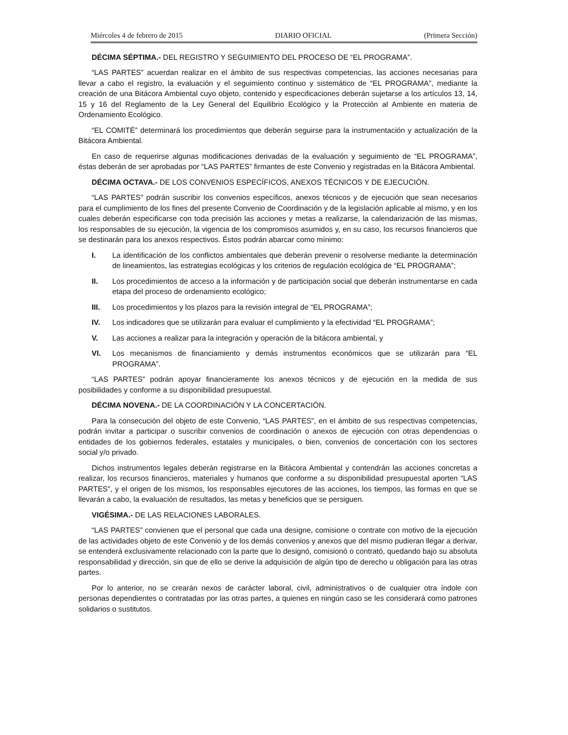Miércoles 4 de febrero de 2015 DIARIO OFICIAL (Primera Sección)
DÉCIMA SÉPTIMA.- DEL REGISTRO Y SEGUIMIENTO DEL PROCESO DE “EL PROGRAMA”.
“LAS PARTES” acuerdan realizar en el ámbito de sus respectivas competencias, las acciones necesarias para llevar a cabo el registro, la evaluación y el seguimiento continuo y sistemático de “EL PROGRAMA”, mediante la creación de una Bitácora Ambiental cuyo objeto, contenido y especificaciones deberán sujetarse a los artículos 13, 14, 15 y 16 del Reglamento de la Ley General del Equilibrio Ecológico y la Protección al Ambiente en materia de Ordenamiento Ecológico.
“EL COMITÉ” determinará los procedimientos que deberán seguirse para la instrumentación y actualización de la Bitácora Ambiental.
En caso de requerirse algunas modificaciones derivadas de la evaluación y seguimiento de “EL PROGRAMA”, éstas deberán de ser aprobadas por “LAS PARTES” firmantes de este Convenio y registradas en la Bitácora Ambiental.
DÉCIMA OCTAVA.- DE LOS CONVENIOS ESPECÍFICOS, ANEXOS TÉCNICOS Y DE EJECUCIÓN.
“LAS PARTES” podrán suscribir los convenios específicos, anexos técnicos y de ejecución que sean necesarios para el cumplimiento de los fines del presente Convenio de Coordinación y de la legislación aplicable al mismo, y en los cuales deberán especificarse con toda precisión las acciones y metas a realizarse, la calendarización de las mismas, los responsables de su ejecución, la vigencia de los compromisos asumidos y, en su caso, los recursos financieros que se destinarán para los anexos respectivos. Éstos podrán abarcar como mínimo:
I. La identificación de los conflictos ambientales que deberán prevenir o resolverse mediante la determinación de lineamientos, las estrategias ecológicas y los criterios de regulación ecológica de “EL PROGRAMA”;
II. Los procedimientos de acceso a la información y de participación social que deberán instrumentarse en cada etapa del proceso de ordenamiento ecológico;
III. Los procedimientos y los plazos para la revisión integral de “EL PROGRAMA”;
IV. Los indicadores que se utilizarán para evaluar el cumplimiento y la efectividad “EL PROGRAMA”;
V. Las acciones a realizar para la integración y operación de la bitácora ambiental, y
VI. Los mecanismos de financiamiento y demás instrumentos económicos que se utilizarán para “EL PROGRAMA”.
“LAS PARTES” podrán apoyar financieramente los anexos técnicos y de ejecución en la medida de sus posibilidades y conforme a su disponibilidad presupuestal.
DÉCIMA NOVENA.- DE LA COORDINACIÓN Y LA CONCERTACIÓN.
Para la consecución del objeto de este Convenio, “LAS PARTES”, en el ámbito de sus respectivas competencias, podrán invitar a participar o suscribir convenios de coordinación o anexos de ejecución con otras dependencias o entidades de los gobiernos federales, estatales y municipales, o bien, convenios de concertación con los sectores social y/o privado.
Dichos instrumentos legales deberán registrarse en la Bitácora Ambiental y contendrán las acciones concretas a realizar, los recursos financieros, materiales y humanos que conforme a su disponibilidad presupuestal aporten “LAS PARTES”, y el origen de los mismos, los responsables ejecutores de las acciones, los tiempos, las formas en que se llevarán a cabo, la evaluación de resultados, las metas y beneficios que se persiguen.
VIGÉSIMA.- DE LAS RELACIONES LABORALES.
“LAS PARTES” convienen que el personal que cada una designe, comisione o contrate con motivo de la ejecución de las actividades objeto de este Convenio y de los demás convenios y anexos que del mismo pudieran llegar a derivar, se entenderá exclusivamente relacionado con la parte que lo designó, comisionó o contrató, quedando bajo su absoluta responsabilidad y dirección, sin que de ello se derive la adquisición de algún tipo de derecho u obligación para las otras partes.
Por lo anterior, no se crearán nexos de carácter laboral, civil, administrativos o de cualquier otra índole con personas dependientes o contratadas por las otras partes, a quienes en ningún caso se les considerará como patrones solidarios o sustitutos.